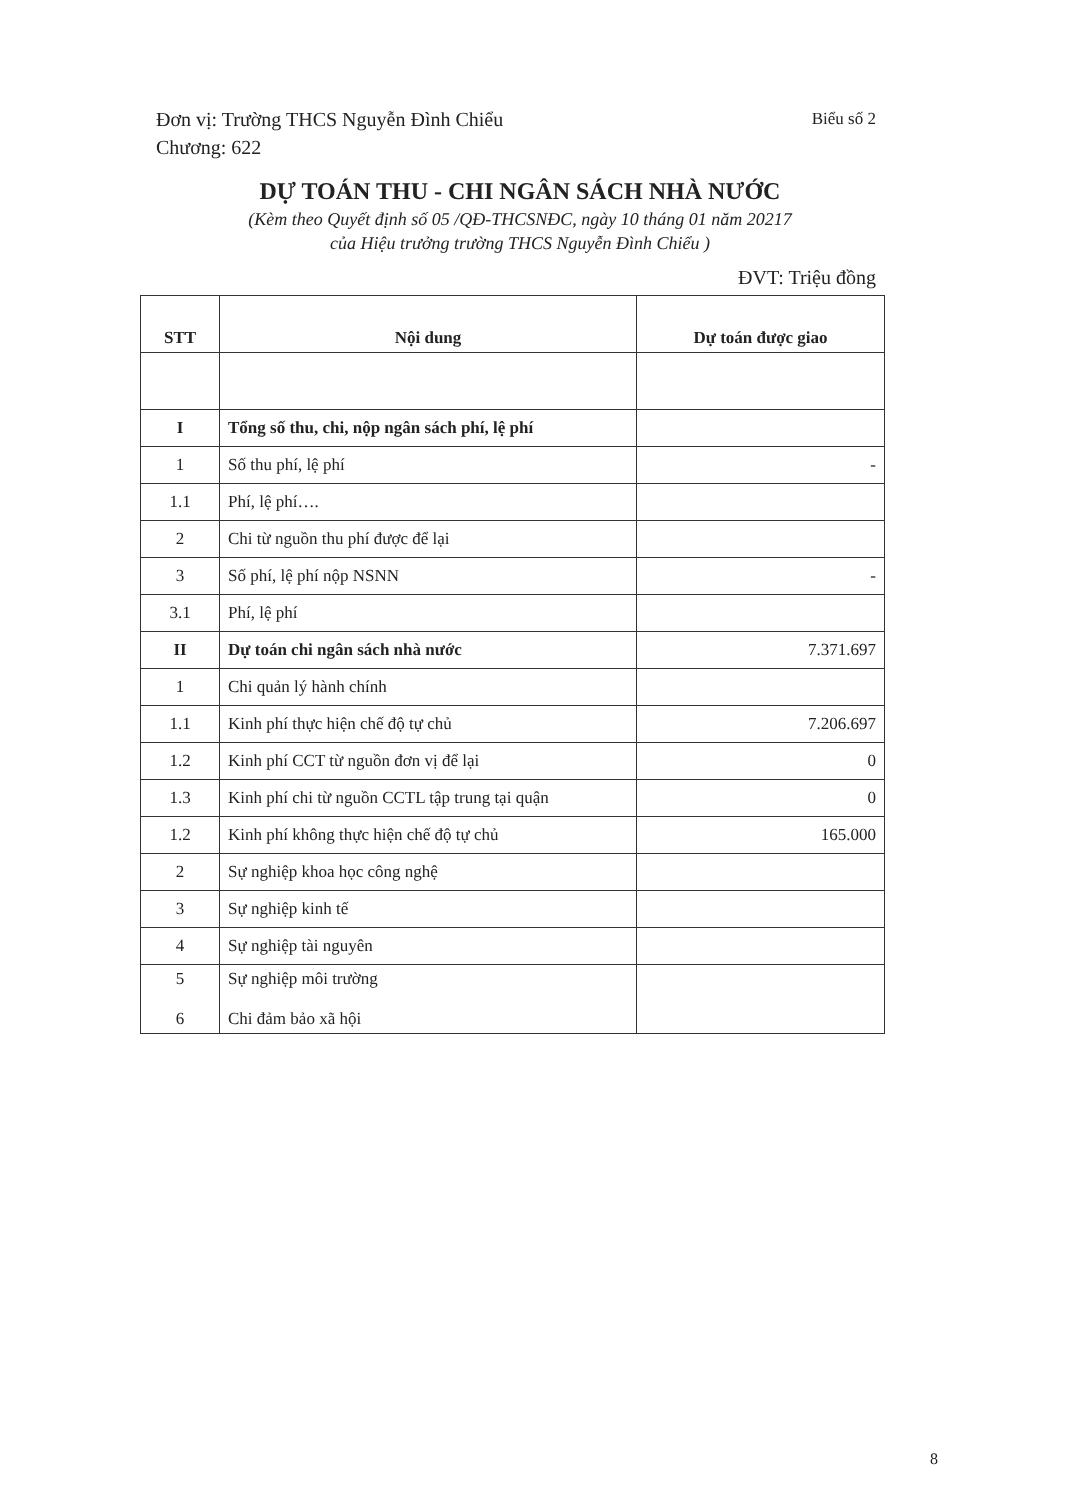Biểu số 2 Đơn vị: Trường THCS Nguyễn Đình Chiểu
Chương: 622
DỰ TOÁN THU - CHI NGÂN SÁCH NHÀ NƯỚC
(Kèm theo Quyết định số 05 /QĐ-THCSNĐC, ngày 10 tháng 01 năm 20217
của Hiệu trưởng trường THCS Nguyễn Đình Chiểu )
ĐVT: Triệu đồng
| STT | Nội dung | Dự toán được giao |
| --- | --- | --- |
| I | Tổng số thu, chi, nộp ngân sách phí, lệ phí | |
| 1 | Số thu phí, lệ phí | - |
| 1.1 | Phí, lệ phí…. | |
| 2 | Chi từ nguồn thu phí được để lại | |
| 3 | Số phí, lệ phí nộp NSNN | - |
| 3.1 | Phí, lệ phí | |
| II | Dự toán chi ngân sách nhà nước | 7.371.697 |
| 1 | Chi quản lý hành chính | |
| 1.1 | Kinh phí thực hiện chế độ tự chủ | 7.206.697 |
| 1.2 | Kinh phí CCT từ nguồn đơn vị để lại | 0 |
| 1.3 | Kinh phí chi từ nguồn CCTL tập trung tại quận | 0 |
| 1.2 | Kinh phí không thực hiện chế độ tự chủ | 165.000 |
| 2 | Sự nghiệp khoa học công nghệ | |
| 3 | Sự nghiệp kinh tế | |
| 4 | Sự nghiệp tài nguyên | |
| 5 6 | Sự nghiệp môi trường Chi đảm bảo xã hội | |
8